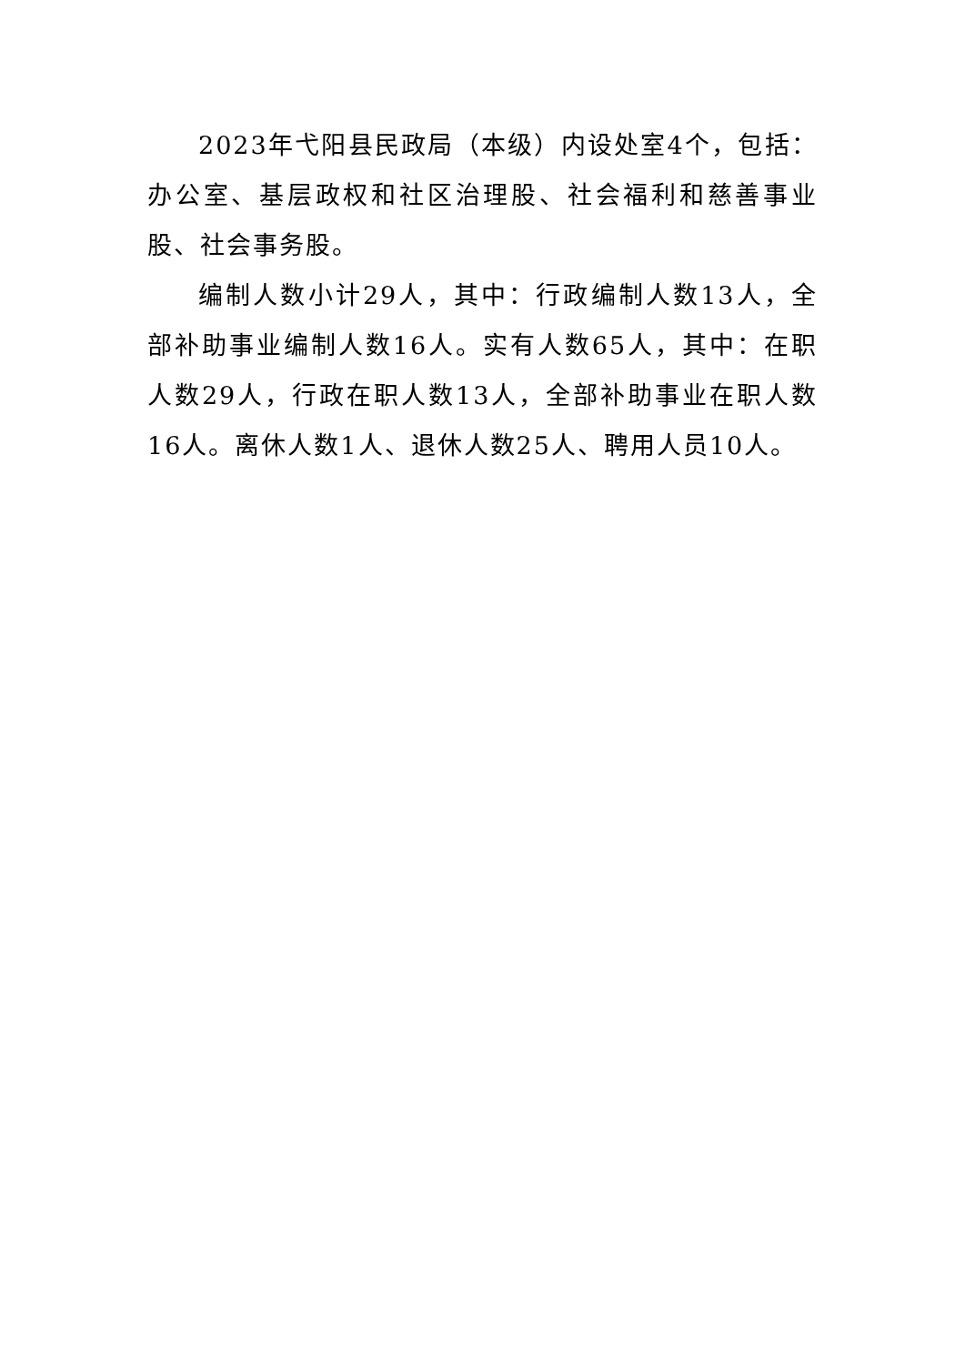2023年弋阳县民政局（本级）内设处室4个，包括：办公室、基层政权和社区治理股、社会福利和慈善事业股、社会事务股。
编制人数小计29人，其中：行政编制人数13人，全部补助事业编制人数16人。实有人数65人，其中：在职人数29人，行政在职人数13人，全部补助事业在职人数16人。离休人数1人、退休人数25人、聘用人员10人。